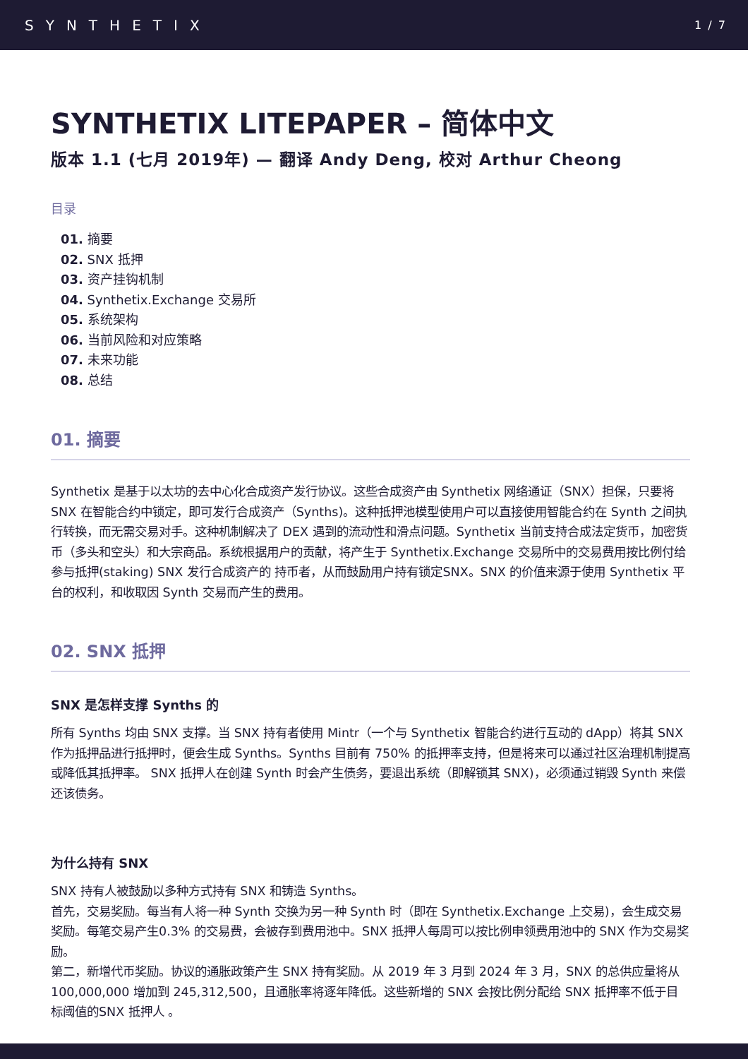SYNTHETIX 1 / 7
SYNTHETIX LITEPAPER – 简体中文
版本 1.1 (七月 2019年) — 翻译 Andy Deng, 校对 Arthur Cheong
目录
01. 摘要
02. SNX 抵押
03. 资产挂钩机制
04. Synthetix.Exchange 交易所
05. 系统架构
06. 当前风险和对应策略
07. 未来功能
08. 总结
01. 摘要
Synthetix 是基于以太坊的去中心化合成资产发行协议。这些合成资产由 Synthetix 网络通证（SNX）担保，只要将 SNX 在智能合约中锁定，即可发行合成资产（Synths)。这种抵押池模型使用户可以直接使用智能合约在 Synth 之间执行转换，而无需交易对手。这种机制解决了 DEX 遇到的流动性和滑点问题。Synthetix 当前支持合成法定货币，加密货币（多头和空头）和大宗商品。系统根据用户的贡献，将产生于 Synthetix.Exchange 交易所中的交易费用按比例付给参与抵押(staking) SNX 发行合成资产的 持币者，从而鼓励用户持有锁定SNX。SNX 的价值来源于使用 Synthetix 平台的权利，和收取因 Synth 交易而产生的费用。
02. SNX 抵押
SNX 是怎样支撑 Synths 的
所有 Synths 均由 SNX 支撑。当 SNX 持有者使用 Mintr（一个与 Synthetix 智能合约进行互动的 dApp）将其 SNX 作为抵押品进行抵押时，便会生成 Synths。Synths 目前有 750% 的抵押率支持，但是将来可以通过社区治理机制提高或降低其抵押率。 SNX 抵押人在创建 Synth 时会产生债务，要退出系统（即解锁其 SNX)，必须通过销毁 Synth 来偿还该债务。
为什么持有 SNX
SNX 持有人被鼓励以多种方式持有 SNX 和铸造 Synths。
首先，交易奖励。每当有人将一种 Synth 交换为另一种 Synth 时（即在 Synthetix.Exchange 上交易)，会生成交易奖励。每笔交易产生0.3% 的交易费，会被存到费用池中。SNX 抵押人每周可以按比例申领费用池中的 SNX 作为交易奖励。
第二，新增代币奖励。协议的通胀政策产生 SNX 持有奖励。从 2019 年 3 月到 2024 年 3 月，SNX 的总供应量将从 100,000,000 增加到 245,312,500，且通胀率将逐年降低。这些新增的 SNX 会按比例分配给 SNX 抵押率不低于目标阈值的SNX 抵押人 。